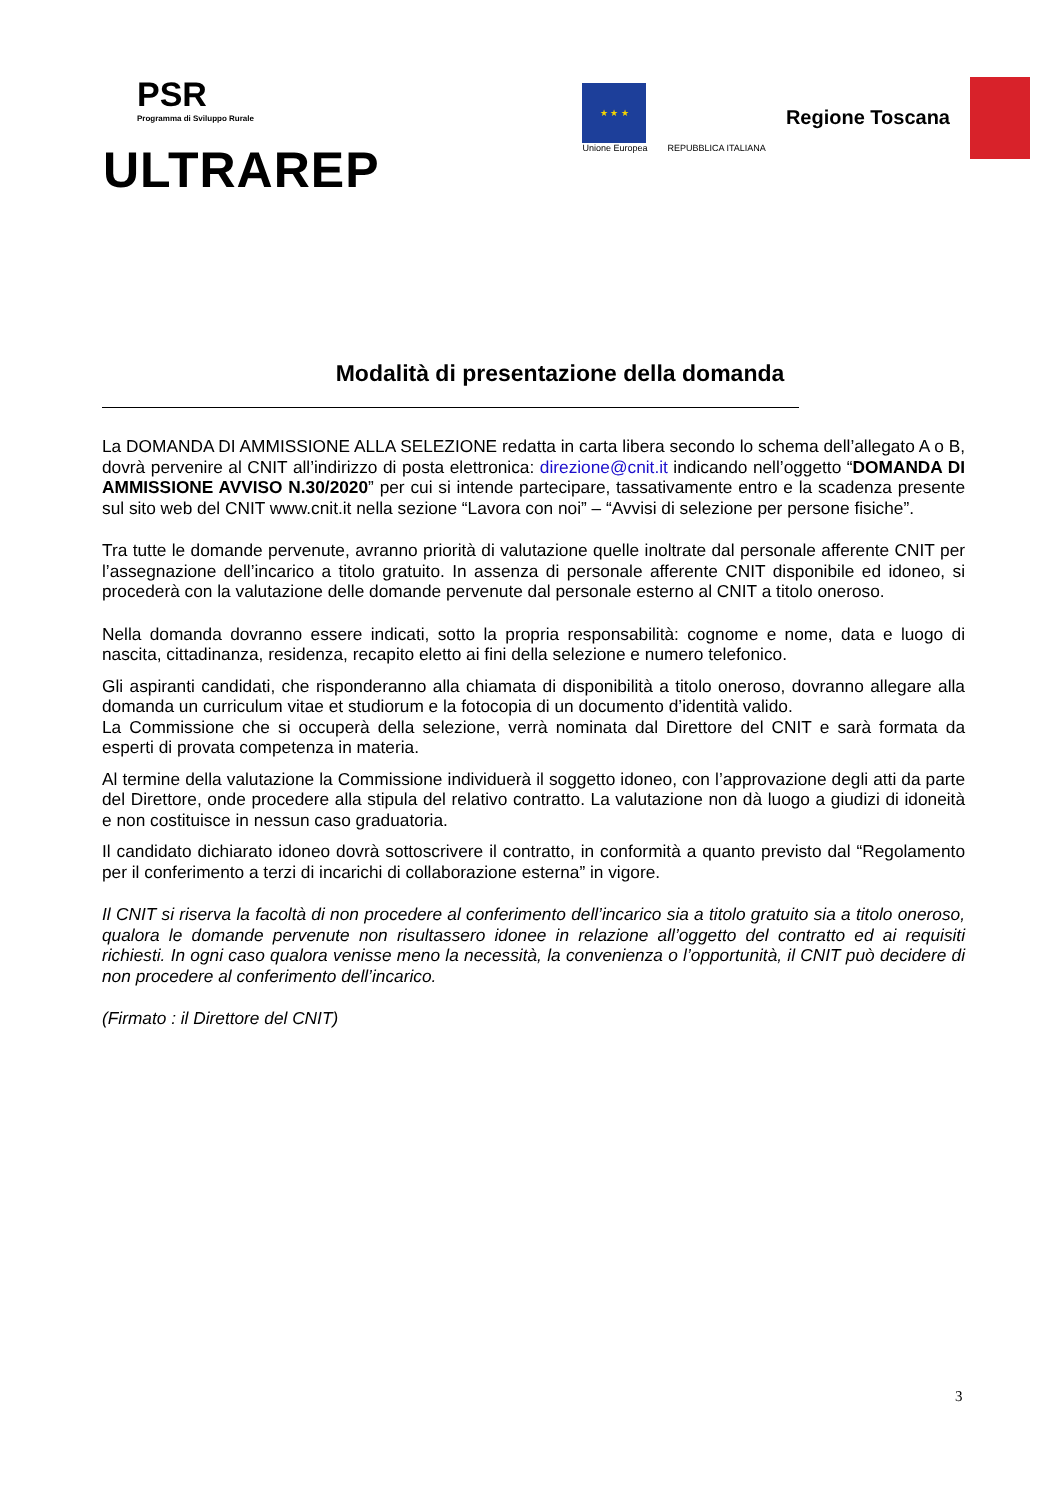PSR
Programma di Sviluppo Rurale
ULTRAREP
★ ★ ★
Unione Europea
REPUBBLICA ITALIANA
Regione Toscana
Modalità di presentazione della domanda
La DOMANDA DI AMMISSIONE ALLA SELEZIONE redatta in carta libera secondo lo schema dell’allegato A o B, dovrà pervenire al CNIT all’indirizzo di posta elettronica: direzione@cnit.it indicando nell’oggetto “DOMANDA DI AMMISSIONE AVVISO N.30/2020” per cui si intende partecipare, tassativamente entro e la scadenza presente sul sito web del CNIT www.cnit.it nella sezione “Lavora con noi” – “Avvisi di selezione per persone fisiche”.
Tra tutte le domande pervenute, avranno priorità di valutazione quelle inoltrate dal personale afferente CNIT per l’assegnazione dell’incarico a titolo gratuito. In assenza di personale afferente CNIT disponibile ed idoneo, si procederà con la valutazione delle domande pervenute dal personale esterno al CNIT a titolo oneroso.
Nella domanda dovranno essere indicati, sotto la propria responsabilità: cognome e nome, data e luogo di nascita, cittadinanza, residenza, recapito eletto ai fini della selezione e numero telefonico.
Gli aspiranti candidati, che risponderanno alla chiamata di disponibilità a titolo oneroso, dovranno allegare alla domanda un curriculum vitae et studiorum e la fotocopia di un documento d’identità valido.
La Commissione che si occuperà della selezione, verrà nominata dal Direttore del CNIT e sarà formata da esperti di provata competenza in materia.
Al termine della valutazione la Commissione individuerà il soggetto idoneo, con l’approvazione degli atti da parte del Direttore, onde procedere alla stipula del relativo contratto. La valutazione non dà luogo a giudizi di idoneità e non costituisce in nessun caso graduatoria.
Il candidato dichiarato idoneo dovrà sottoscrivere il contratto, in conformità a quanto previsto dal “Regolamento per il conferimento a terzi di incarichi di collaborazione esterna” in vigore.
Il CNIT si riserva la facoltà di non procedere al conferimento dell’incarico sia a titolo gratuito sia a titolo oneroso, qualora le domande pervenute non risultassero idonee in relazione all’oggetto del contratto ed ai requisiti richiesti. In ogni caso qualora venisse meno la necessità, la convenienza o l’opportunità, il CNIT può decidere di non procedere al conferimento dell’incarico.
(Firmato : il Direttore del CNIT)
3